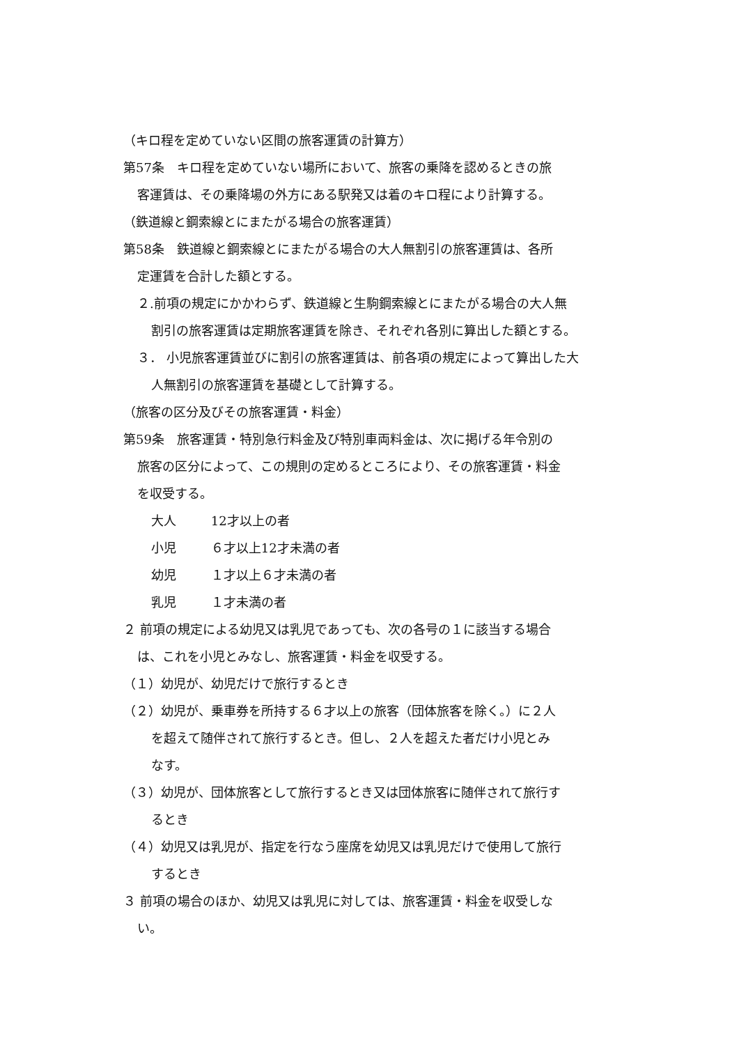（キロ程を定めていない区間の旅客運賃の計算方）
第57条　キロ程を定めていない場所において、旅客の乗降を認めるときの旅
客運賃は、その乗降場の外方にある駅発又は着のキロ程により計算する。
（鉄道線と鋼索線とにまたがる場合の旅客運賃）
第58条　鉄道線と鋼索線とにまたがる場合の大人無割引の旅客運賃は、各所
定運賃を合計した額とする。
２.前項の規定にかかわらず、鉄道線と生駒鋼索線とにまたがる場合の大人無
割引の旅客運賃は定期旅客運賃を除き、それぞれ各別に算出した額とする。
３． 小児旅客運賃並びに割引の旅客運賃は、前各項の規定によって算出した大
人無割引の旅客運賃を基礎として計算する。
（旅客の区分及びその旅客運賃・料金）
第59条　旅客運賃・特別急行料金及び特別車両料金は、次に掲げる年令別の
旅客の区分によって、この規則の定めるところにより、その旅客運賃・料金
を収受する。
大人 12才以上の者
小児 ６才以上12才未満の者
幼児 １才以上６才未満の者
乳児 １才未満の者
２ 前項の規定による幼児又は乳児であっても、次の各号の１に該当する場合
は、これを小児とみなし、旅客運賃・料金を収受する。
（１）幼児が、幼児だけで旅行するとき
（２）幼児が、乗車券を所持する６才以上の旅客（団体旅客を除く。）に２人
を超えて随伴されて旅行するとき。但し、２人を超えた者だけ小児とみ
なす。
（３）幼児が、団体旅客として旅行するとき又は団体旅客に随伴されて旅行す
るとき
（４）幼児又は乳児が、指定を行なう座席を幼児又は乳児だけで使用して旅行
するとき
３ 前項の場合のほか、幼児又は乳児に対しては、旅客運賃・料金を収受しな
い。